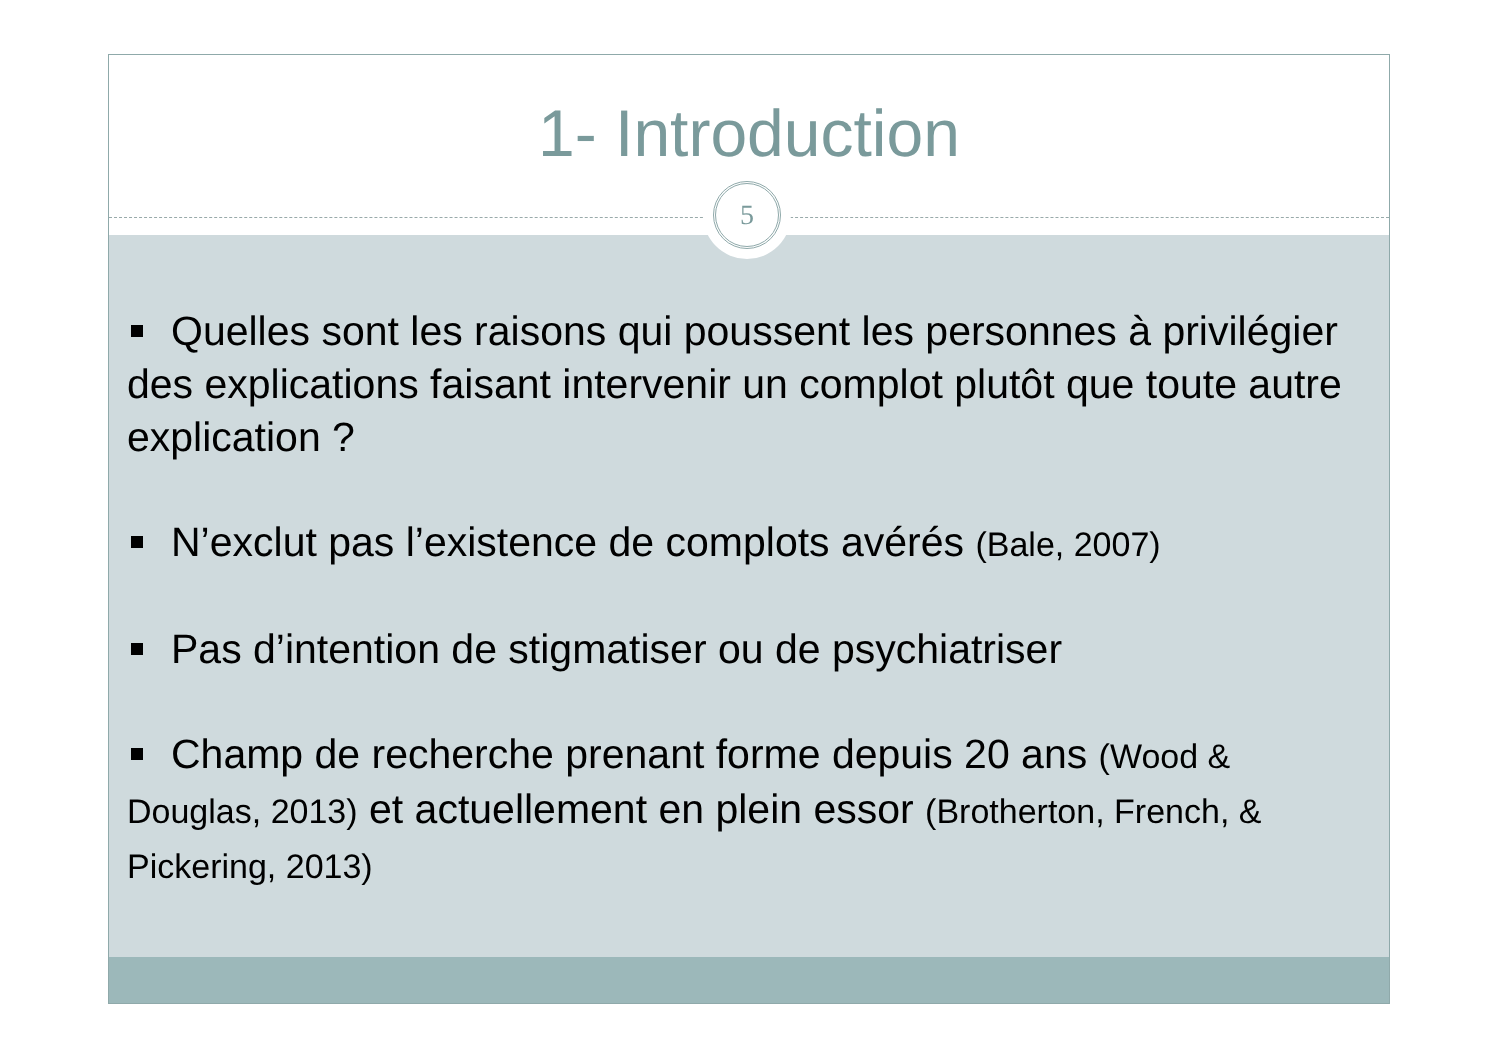1- Introduction
5
Quelles sont les raisons qui poussent les personnes à privilégier des explications faisant intervenir un complot plutôt que toute autre explication ?
N’exclut pas l’existence de complots avérés (Bale, 2007)
Pas d’intention de stigmatiser ou de psychiatriser
Champ de recherche prenant forme depuis 20 ans (Wood & Douglas, 2013) et actuellement en plein essor (Brotherton, French, & Pickering, 2013)